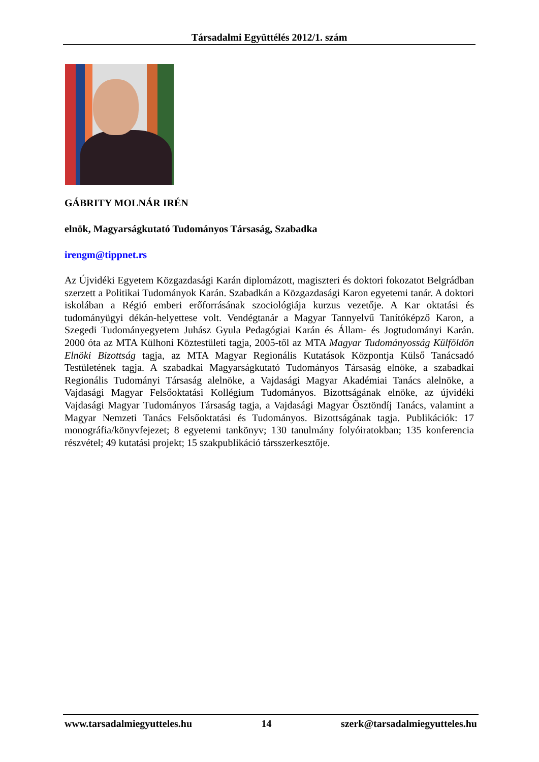Társadalmi Együttélés 2012/1. szám
GÁBRITY MOLNÁR IRÉN
elnök, Magyarságkutató Tudományos Társaság, Szabadka
irengm@tippnet.rs
Az Újvidéki Egyetem Közgazdasági Karán diplomázott, magiszteri és doktori fokozatot Belgrádban szerzett a Politikai Tudományok Karán. Szabadkán a Közgazdasági Karon egyetemi tanár. A doktori iskolában a Régió emberi erőforrásának szociológiája kurzus vezetője. A Kar oktatási és tudományügyi dékán-helyettese volt. Vendégtanár a Magyar Tannyelvű Tanítóképző Karon, a Szegedi Tudományegyetem Juhász Gyula Pedagógiai Karán és Állam- és Jogtudományi Karán. 2000 óta az MTA Külhoni Köztestületi tagja, 2005-től az MTA Magyar Tudományosság Külföldön Elnöki Bizottság tagja, az MTA Magyar Regionális Kutatások Központja Külső Tanácsadó Testületének tagja. A szabadkai Magyarságkutató Tudományos Társaság elnöke, a szabadkai Regionális Tudományi Társaság alelnöke, a Vajdasági Magyar Akadémiai Tanács alelnöke, a Vajdasági Magyar Felsőoktatási Kollégium Tudományos. Bizottságának elnöke, az újvidéki Vajdasági Magyar Tudományos Társaság tagja, a Vajdasági Magyar Ösztöndíj Tanács, valamint a Magyar Nemzeti Tanács Felsőoktatási és Tudományos. Bizottságának tagja. Publikációk: 17 monográfia/könyvfejezet; 8 egyetemi tankönyv; 130 tanulmány folyóiratokban; 135 konferencia részvétel; 49 kutatási projekt; 15 szakpublikáció társszerkesztője.
www.tarsadalmiegyutteles.hu 14 szerk@tarsadalmiegyutteles.hu